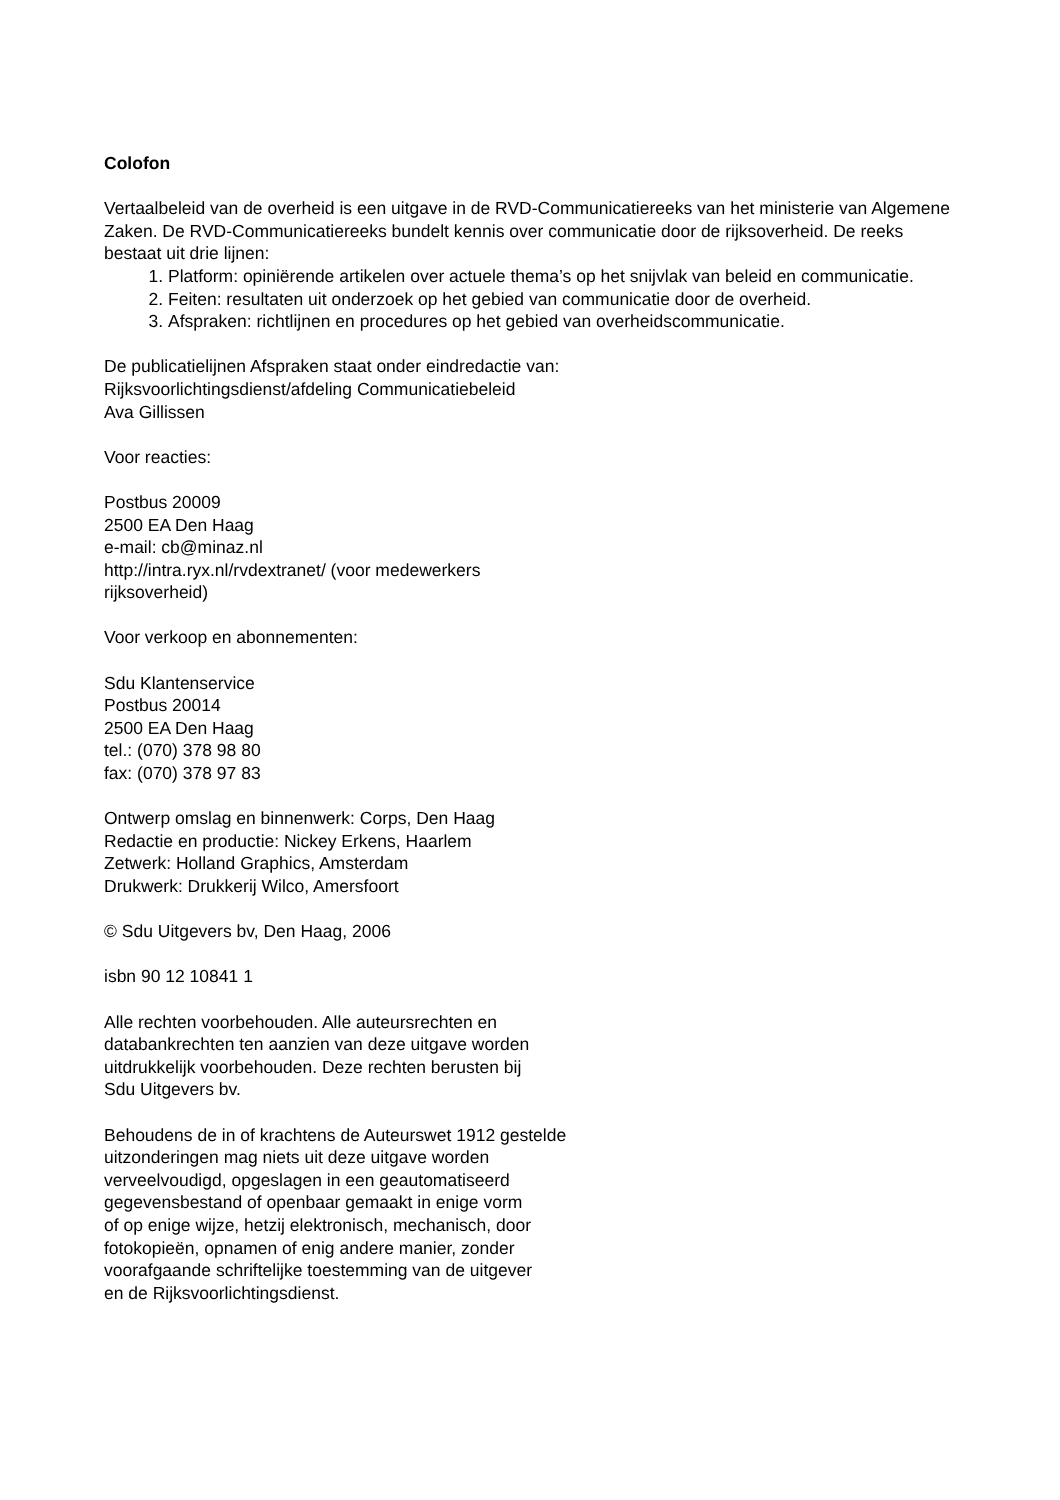Colofon
Vertaalbeleid van de overheid is een uitgave in de RVD-Communicatiereeks van het ministerie van Algemene Zaken. De RVD-Communicatiereeks bundelt kennis over communicatie door de rijksoverheid. De reeks bestaat uit drie lijnen:
1. Platform: opiniërende artikelen over actuele thema’s op het snijvlak van beleid en communicatie.
2. Feiten: resultaten uit onderzoek op het gebied van communicatie door de overheid.
3. Afspraken: richtlijnen en procedures op het gebied van overheidscommunicatie.
De publicatielijnen Afspraken staat onder eindredactie van:
Rijksvoorlichtingsdienst/afdeling Communicatiebeleid
Ava Gillissen
Voor reacties:
Postbus 20009
2500 EA Den Haag
e-mail: cb@minaz.nl
http://intra.ryx.nl/rvdextranet/ (voor medewerkers
rijksoverheid)
Voor verkoop en abonnementen:
Sdu Klantenservice
Postbus 20014
2500 EA Den Haag
tel.: (070) 378 98 80
fax: (070) 378 97 83
Ontwerp omslag en binnenwerk: Corps, Den Haag
Redactie en productie: Nickey Erkens, Haarlem
Zetwerk: Holland Graphics, Amsterdam
Drukwerk: Drukkerij Wilco, Amersfoort
© Sdu Uitgevers bv, Den Haag, 2006
isbn 90 12 10841 1
Alle rechten voorbehouden. Alle auteursrechten en
databankrechten ten aanzien van deze uitgave worden
uitdrukkelijk voorbehouden. Deze rechten berusten bij
Sdu Uitgevers bv.
Behoudens de in of krachtens de Auteurswet 1912 gestelde
uitzonderingen mag niets uit deze uitgave worden
verveelvoudigd, opgeslagen in een geautomatiseerd
gegevensbestand of openbaar gemaakt in enige vorm
of op enige wijze, hetzij elektronisch, mechanisch, door
fotokopieën, opnamen of enig andere manier, zonder
voorafgaande schriftelijke toestemming van de uitgever
en de Rijksvoorlichtingsdienst.